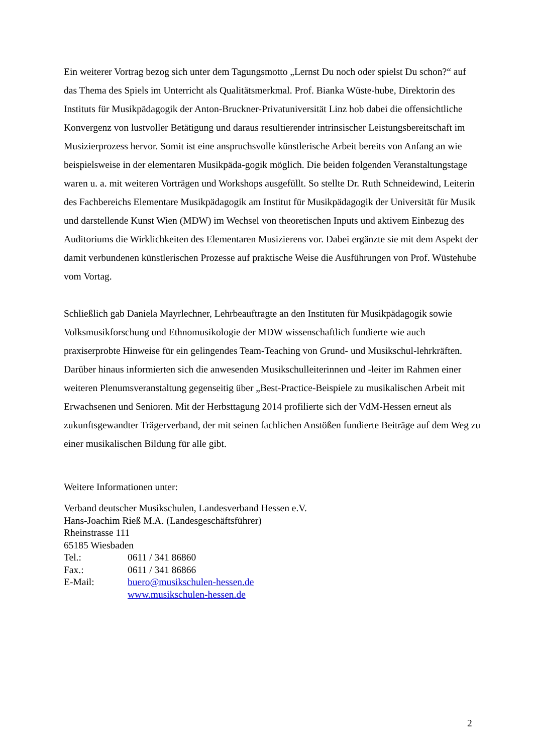Ein weiterer Vortrag bezog sich unter dem Tagungsmotto „Lernst Du noch oder spielst Du schon?“ auf das Thema des Spiels im Unterricht als Qualitätsmerkmal. Prof. Bianka Wüste-hube, Direktorin des Instituts für Musikpädagogik der Anton-Bruckner-Privatuniversität Linz hob dabei die offensichtliche Konvergenz von lustvoller Betätigung und daraus resultierender intrinsischer Leistungsbereitschaft im Musizierprozess hervor. Somit ist eine anspruchsvolle künstlerische Arbeit bereits von Anfang an wie beispielsweise in der elementaren Musikpäda-gogik möglich. Die beiden folgenden Veranstaltungstage waren u. a. mit weiteren Vorträgen und Workshops ausgefüllt. So stellte Dr. Ruth Schneidewind, Leiterin des Fachbereichs Elementare Musikpädagogik am Institut für Musikpädagogik der Universität für Musik und darstellende Kunst Wien (MDW) im Wechsel von theoretischen Inputs und aktivem Einbezug des Auditoriums die Wirklichkeiten des Elementaren Musizierens vor. Dabei ergänzte sie mit dem Aspekt der damit verbundenen künstlerischen Prozesse auf praktische Weise die Ausführungen von Prof. Wüstehube vom Vortag.
Schließlich gab Daniela Mayrlechner, Lehrbeauftragte an den Instituten für Musikpädagogik sowie Volksmusikforschung und Ethnomusikologie der MDW wissenschaftlich fundierte wie auch praxiserprobte Hinweise für ein gelingendes Team-Teaching von Grund- und Musikschul-lehrkräften. Darüber hinaus informierten sich die anwesenden Musikschulleiterinnen und -leiter im Rahmen einer weiteren Plenumsveranstaltung gegenseitig über „Best-Practice-Beispiele zu musikalischen Arbeit mit Erwachsenen und Senioren. Mit der Herbsttagung 2014 profilierte sich der VdM-Hessen erneut als zukunftsgewandter Trägerverband, der mit seinen fachlichen Anstößen fundierte Beiträge auf dem Weg zu einer musikalischen Bildung für alle gibt.
Weitere Informationen unter:
Verband deutscher Musikschulen, Landesverband Hessen e.V.
Hans-Joachim Rieß M.A. (Landesgeschäftsführer)
Rheinstrasse 111
65185 Wiesbaden
Tel.: 0611 / 341 86860
Fax.: 0611 / 341 86866
E-Mail: buero@musikschulen-hessen.de
www.musikschulen-hessen.de
2